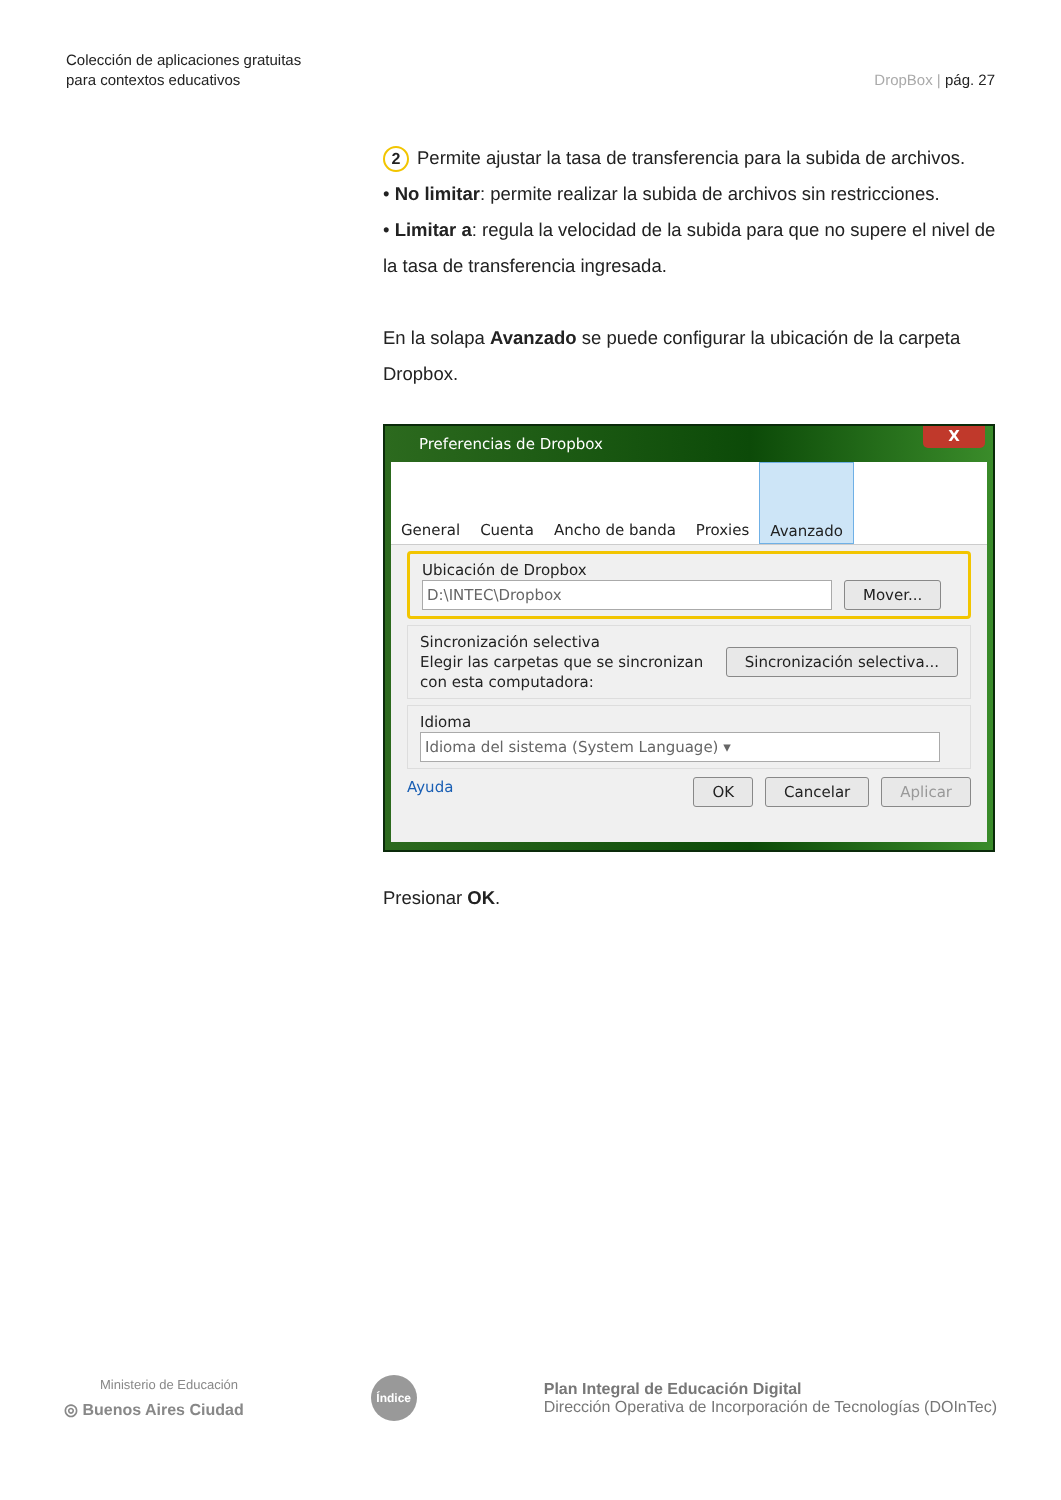Colección de aplicaciones gratuitas
para contextos educativos
DropBox | pág. 27
2 Permite ajustar la tasa de transferencia para la subida de archivos.
• No limitar: permite realizar la subida de archivos sin restricciones.
• Limitar a: regula la velocidad de la subida para que no supere el nivel de la tasa de transferencia ingresada.
En la solapa Avanzado se puede configurar la ubicación de la carpeta Dropbox.
Preferencias de Dropbox
X
General Cuenta Ancho de banda Proxies Avanzado
Ubicación de Dropbox
D:\INTEC\Dropbox Mover...
Sincronización selectiva
Elegir las carpetas que se sincronizan
con esta computadora:
Sincronización selectiva...
Idioma
Idioma del sistema (System Language) ▾
Ayuda OK Cancelar Aplicar
Presionar OK.
Ministerio de Educación
◎ Buenos Aires Ciudad
Índice
Plan Integral de Educación Digital
Dirección Operativa de Incorporación de Tecnologías (DOInTec)